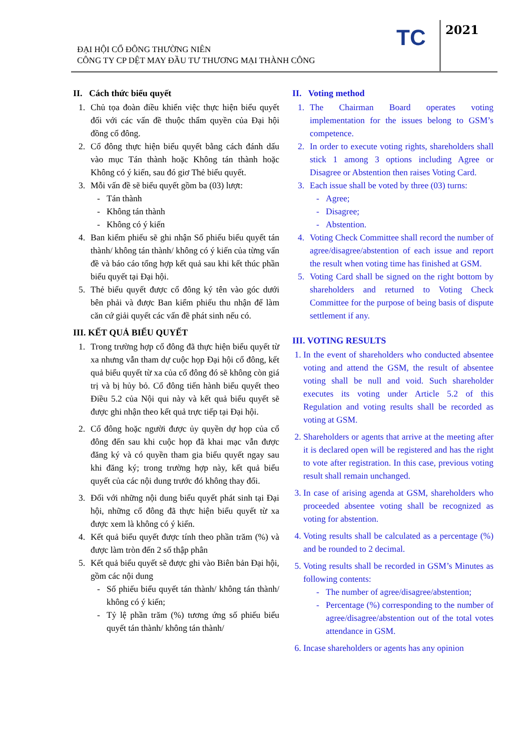ĐẠI HỘI CỔ ĐÔNG THƯỜNG NIÊN
CÔNG TY CP DỆT MAY ĐẦU TƯ THƯƠNG MẠI THÀNH CÔNG
TC 2021
II. Cách thức biểu quyết
1. Chủ tọa đoàn điều khiển việc thực hiện biểu quyết đối với các vấn đề thuộc thẩm quyền của Đại hội đồng cổ đông.
2. Cổ đông thực hiện biểu quyết bằng cách đánh dấu vào mục Tán thành hoặc Không tán thành hoặc Không có ý kiến, sau đó giơ Thẻ biểu quyết.
3. Mỗi vấn đề sẽ biểu quyết gồm ba (03) lượt:
- Tán thành
- Không tán thành
- Không có ý kiến
4. Ban kiểm phiếu sẽ ghi nhận Số phiếu biểu quyết tán thành/ không tán thành/ không có ý kiến của từng vấn đề và báo cáo tổng hợp kết quả sau khi kết thúc phần biểu quyết tại Đại hội.
5. Thẻ biểu quyết được cổ đông ký tên vào góc dưới bên phải và được Ban kiểm phiếu thu nhận để làm căn cứ giải quyết các vấn đề phát sinh nếu có.
III. KẾT QUẢ BIỂU QUYẾT
1. Trong trường hợp cổ đông đã thực hiện biểu quyết từ xa nhưng vẫn tham dự cuộc họp Đại hội cổ đông, kết quả biểu quyết từ xa của cổ đông đó sẽ không còn giá trị và bị hủy bỏ. Cổ đông tiến hành biểu quyết theo Điều 5.2 của Nội qui này và kết quả biểu quyết sẽ được ghi nhận theo kết quả trực tiếp tại Đại hội.
2. Cổ đông hoặc người được ủy quyền dự họp của cổ đông đến sau khi cuộc họp đã khai mạc vẫn được đăng ký và có quyền tham gia biểu quyết ngay sau khi đăng ký; trong trường hợp này, kết quả biểu quyết của các nội dung trước đó không thay đổi.
3. Đối với những nội dung biểu quyết phát sinh tại Đại hội, những cổ đông đã thực hiện biểu quyết từ xa được xem là không có ý kiến.
4. Kết quả biểu quyết được tính theo phần trăm (%) và được làm tròn đến 2 số thập phân
5. Kết quả biểu quyết sẽ được ghi vào Biên bản Đại hội, gồm các nội dung
- Số phiếu biểu quyết tán thành/ không tán thành/ không có ý kiến;
- Tỷ lệ phần trăm (%) tương ứng số phiếu biểu quyết tán thành/ không tán thành/
II. Voting method
1. The Chairman Board operates voting implementation for the issues belong to GSM’s competence.
2. In order to execute voting rights, shareholders shall stick 1 among 3 options including Agree or Disagree or Abstention then raises Voting Card.
3. Each issue shall be voted by three (03) turns:
- Agree;
- Disagree;
- Abstention.
4. Voting Check Committee shall record the number of agree/disagree/abstention of each issue and report the result when voting time has finished at GSM.
5. Voting Card shall be signed on the right bottom by shareholders and returned to Voting Check Committee for the purpose of being basis of dispute settlement if any.
III. VOTING RESULTS
1. In the event of shareholders who conducted absentee voting and attend the GSM, the result of absentee voting shall be null and void. Such shareholder executes its voting under Article 5.2 of this Regulation and voting results shall be recorded as voting at GSM.
2. Shareholders or agents that arrive at the meeting after it is declared open will be registered and has the right to vote after registration. In this case, previous voting result shall remain unchanged.
3. In case of arising agenda at GSM, shareholders who proceeded absentee voting shall be recognized as voting for abstention.
4. Voting results shall be calculated as a percentage (%) and be rounded to 2 decimal.
5. Voting results shall be recorded in GSM’s Minutes as following contents:
- The number of agree/disagree/abstention;
- Percentage (%) corresponding to the number of agree/disagree/abstention out of the total votes attendance in GSM.
6. Incase shareholders or agents has any opinion